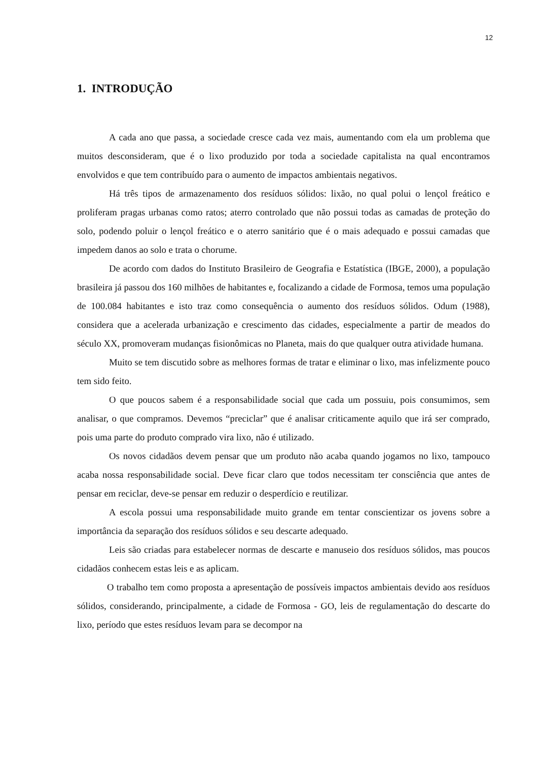12
1. INTRODUÇÃO
A cada ano que passa, a sociedade cresce cada vez mais, aumentando com ela um problema que muitos desconsideram, que é o lixo produzido por toda a sociedade capitalista na qual encontramos envolvidos e que tem contribuído para o aumento de impactos ambientais negativos.
Há três tipos de armazenamento dos resíduos sólidos: lixão, no qual polui o lençol freático e proliferam pragas urbanas como ratos; aterro controlado que não possui todas as camadas de proteção do solo, podendo poluir o lençol freático e o aterro sanitário que é o mais adequado e possui camadas que impedem danos ao solo e trata o chorume.
De acordo com dados do Instituto Brasileiro de Geografia e Estatística (IBGE, 2000), a população brasileira já passou dos 160 milhões de habitantes e, focalizando a cidade de Formosa, temos uma população de 100.084 habitantes e isto traz como consequência o aumento dos resíduos sólidos. Odum (1988), considera que a acelerada urbanização e crescimento das cidades, especialmente a partir de meados do século XX, promoveram mudanças fisionômicas no Planeta, mais do que qualquer outra atividade humana.
Muito se tem discutido sobre as melhores formas de tratar e eliminar o lixo, mas infelizmente pouco tem sido feito.
O que poucos sabem é a responsabilidade social que cada um possuiu, pois consumimos, sem analisar, o que compramos. Devemos “preciclar” que é analisar criticamente aquilo que irá ser comprado, pois uma parte do produto comprado vira lixo, não é utilizado.
Os novos cidadãos devem pensar que um produto não acaba quando jogamos no lixo, tampouco acaba nossa responsabilidade social. Deve ficar claro que todos necessitam ter consciência que antes de pensar em reciclar, deve-se pensar em reduzir o desperdício e reutilizar.
A escola possui uma responsabilidade muito grande em tentar conscientizar os jovens sobre a importância da separação dos resíduos sólidos e seu descarte adequado.
Leis são criadas para estabelecer normas de descarte e manuseio dos resíduos sólidos, mas poucos cidadãos conhecem estas leis e as aplicam.
O trabalho tem como proposta a apresentação de possíveis impactos ambientais devido aos resíduos sólidos, considerando, principalmente, a cidade de Formosa - GO, leis de regulamentação do descarte do lixo, período que estes resíduos levam para se decompor na